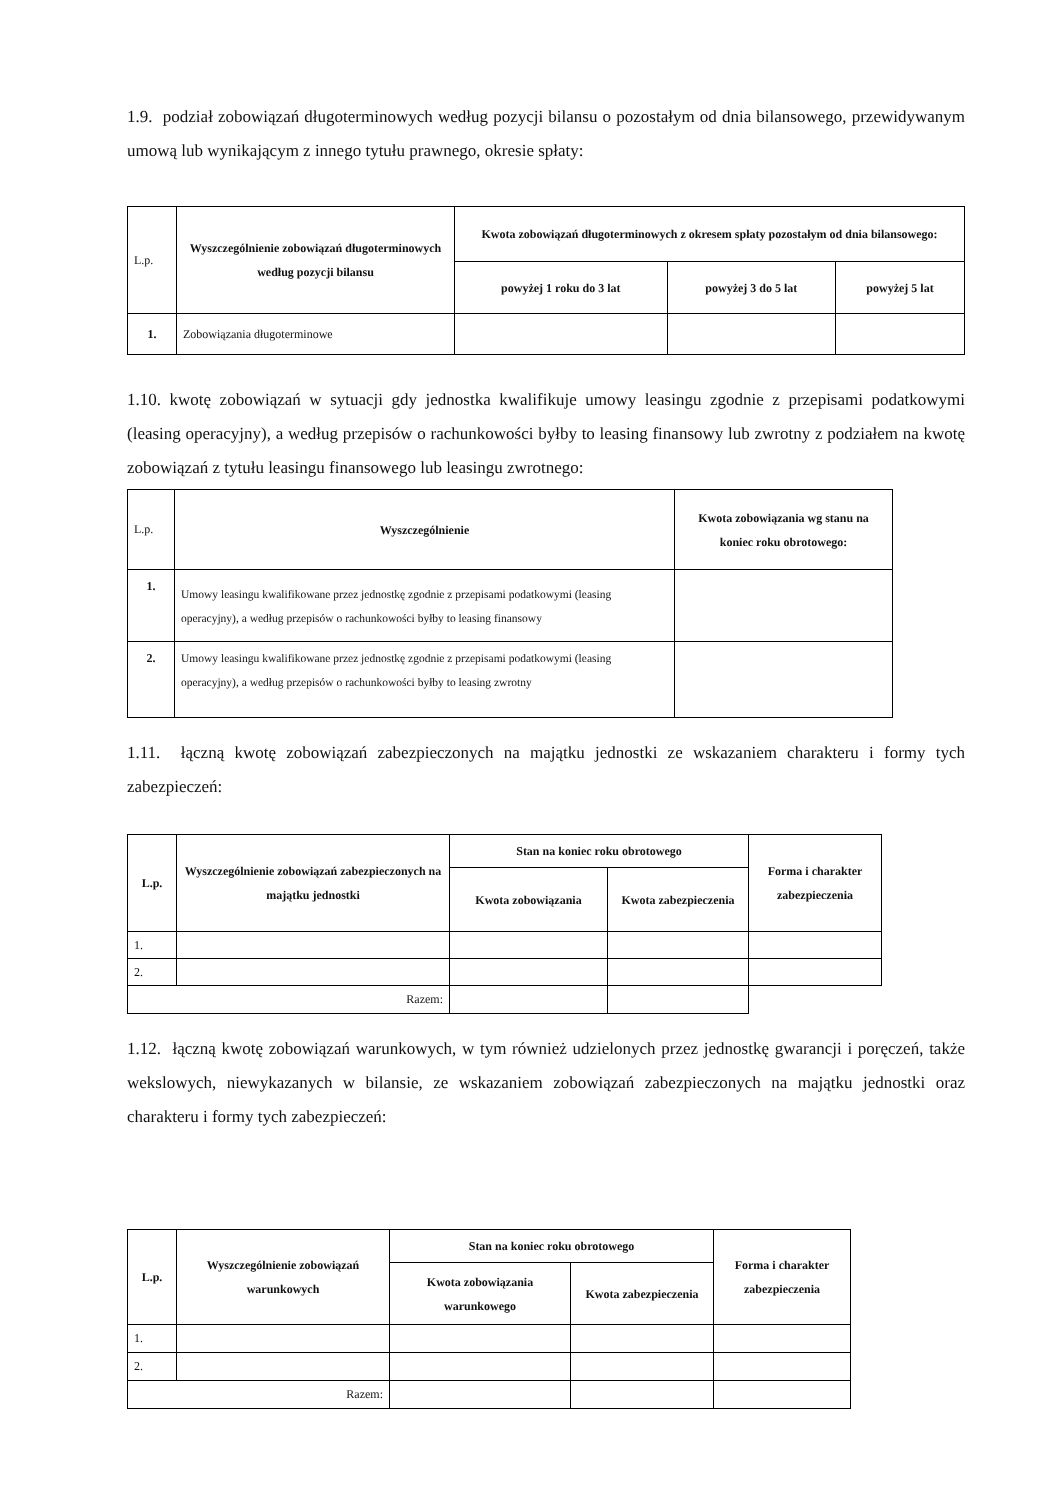1.9. podział zobowiązań długoterminowych według pozycji bilansu o pozostałym od dnia bilansowego, przewidywanym umową lub wynikającym z innego tytułu prawnego, okresie spłaty:
| L.p. | Wyszczególnienie zobowiązań długoterminowych według pozycji bilansu | Kwota zobowiązań długoterminowych z okresem spłaty pozostałym od dnia bilansowego: | | |
| | | powyżej 1 roku do 3 lat | powyżej 3 do 5 lat | powyżej 5 lat |
| 1. | Zobowiązania długoterminowe | | | |
1.10. kwotę zobowiązań w sytuacji gdy jednostka kwalifikuje umowy leasingu zgodnie z przepisami podatkowymi (leasing operacyjny), a według przepisów o rachunkowości byłby to leasing finansowy lub zwrotny z podziałem na kwotę zobowiązań z tytułu leasingu finansowego lub leasingu zwrotnego:
| L.p. | Wyszczególnienie | Kwota zobowiązania wg stanu na koniec roku obrotowego: |
| 1. | Umowy leasingu kwalifikowane przez jednostkę zgodnie z przepisami podatkowymi (leasing operacyjny), a według przepisów o rachunkowości byłby to leasing finansowy | |
| 2. | Umowy leasingu kwalifikowane przez jednostkę zgodnie z przepisami podatkowymi (leasing operacyjny), a według przepisów o rachunkowości byłby to leasing zwrotny | |
1.11. łączną kwotę zobowiązań zabezpieczonych na majątku jednostki ze wskazaniem charakteru i formy tych zabezpieczeń:
| L.p. | Wyszczególnienie zobowiązań zabezpieczonych na majątku jednostki | Stan na koniec roku obrotowego | | Forma i charakter zabezpieczenia |
| --- | --- | --- | --- | --- |
| | | Kwota zobowiązania | Kwota zabezpieczenia | |
| 1. | | | | |
| 2. | | | | |
| Razem: | | | | |
1.12. łączną kwotę zobowiązań warunkowych, w tym również udzielonych przez jednostkę gwarancji i poręczeń, także wekslowych, niewykazanych w bilansie, ze wskazaniem zobowiązań zabezpieczonych na majątku jednostki oraz charakteru i formy tych zabezpieczeń:
| L.p. | Wyszczególnienie zobowiązań warunkowych | Stan na koniec roku obrotowego | | Forma i charakter zabezpieczenia |
| --- | --- | --- | --- | --- |
| | | Kwota zobowiązania warunkowego | Kwota zabezpieczenia | |
| 1. | | | | |
| 2. | | | | |
| Razem: | | | | |